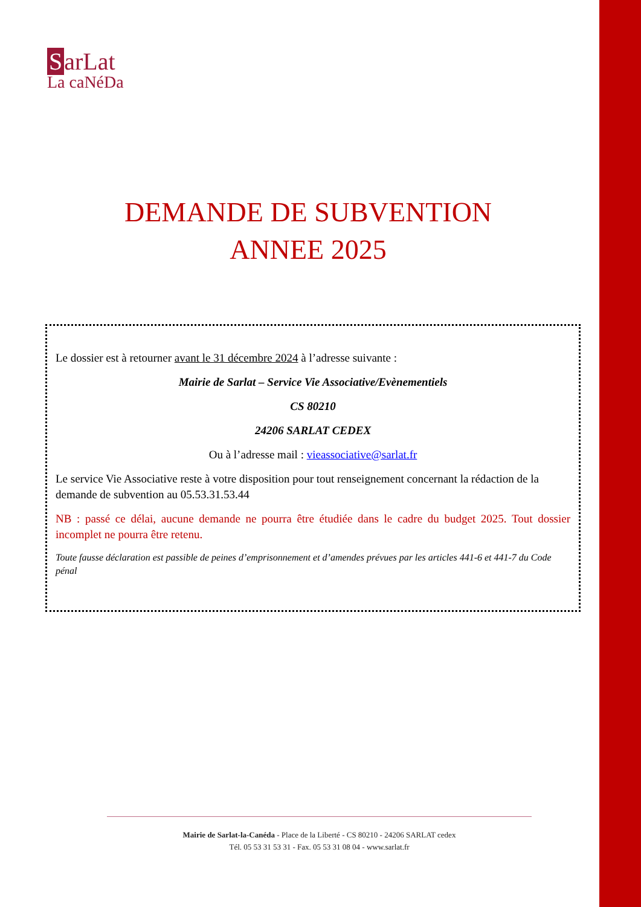SarLat
La caNéDa
DEMANDE DE SUBVENTION
ANNEE 2025
Le dossier est à retourner avant le 31 décembre 2024 à l’adresse suivante :
Mairie de Sarlat – Service Vie Associative/Evènementiels
CS 80210
24206 SARLAT CEDEX
Ou à l’adresse mail : vieassociative@sarlat.fr
Le service Vie Associative reste à votre disposition pour tout renseignement concernant la rédaction de la demande de subvention au 05.53.31.53.44
NB : passé ce délai, aucune demande ne pourra être étudiée dans le cadre du budget 2025. Tout dossier incomplet ne pourra être retenu.
Toute fausse déclaration est passible de peines d’emprisonnement et d’amendes prévues par les articles 441-6 et 441-7 du Code pénal
Mairie de Sarlat-la-Canéda - Place de la Liberté - CS 80210 - 24206 SARLAT cedex
Tél. 05 53 31 53 31 - Fax. 05 53 31 08 04 - www.sarlat.fr